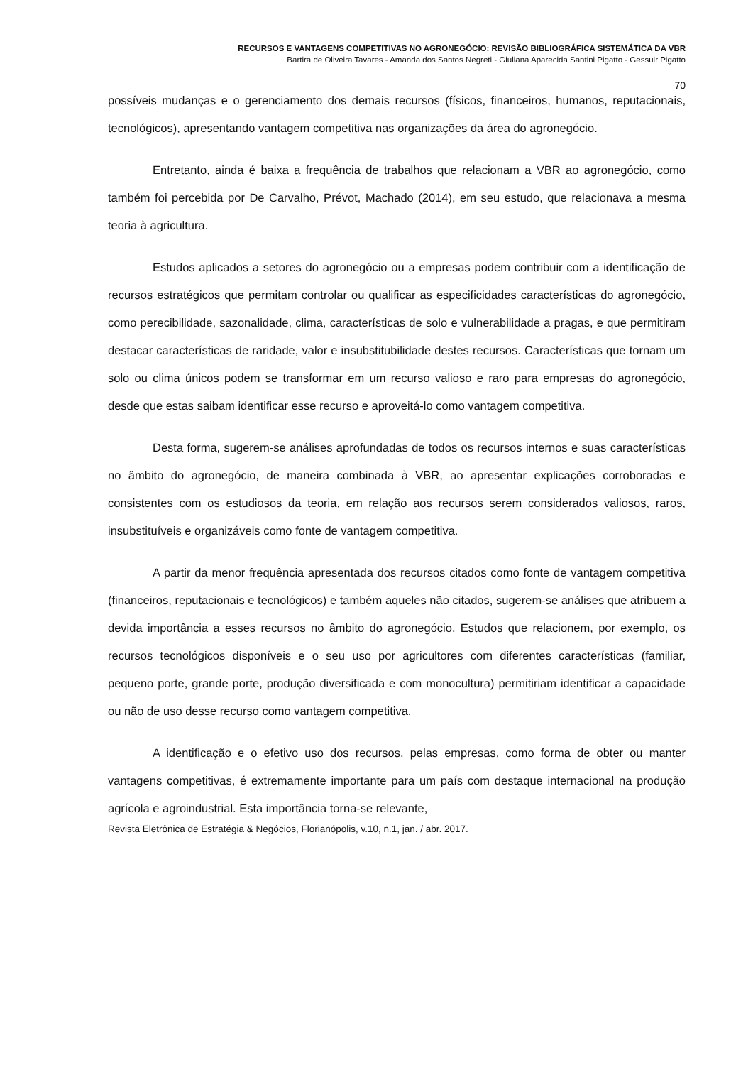RECURSOS E VANTAGENS COMPETITIVAS NO AGRONEGÓCIO: REVISÃO BIBLIOGRÁFICA SISTEMÁTICA DA VBR
Bartira de Oliveira Tavares - Amanda dos Santos Negreti - Giuliana Aparecida Santini Pigatto - Gessuir Pigatto
70
possíveis mudanças e o gerenciamento dos demais recursos (físicos, financeiros, humanos, reputacionais, tecnológicos), apresentando vantagem competitiva nas organizações da área do agronegócio.
Entretanto, ainda é baixa a frequência de trabalhos que relacionam a VBR ao agronegócio, como também foi percebida por De Carvalho, Prévot, Machado (2014), em seu estudo, que relacionava a mesma teoria à agricultura.
Estudos aplicados a setores do agronegócio ou a empresas podem contribuir com a identificação de recursos estratégicos que permitam controlar ou qualificar as especificidades características do agronegócio, como perecibilidade, sazonalidade, clima, características de solo e vulnerabilidade a pragas, e que permitiram destacar características de raridade, valor e insubstitubilidade destes recursos. Características que tornam um solo ou clima únicos podem se transformar em um recurso valioso e raro para empresas do agronegócio, desde que estas saibam identificar esse recurso e aproveitá-lo como vantagem competitiva.
Desta forma, sugerem-se análises aprofundadas de todos os recursos internos e suas características no âmbito do agronegócio, de maneira combinada à VBR, ao apresentar explicações corroboradas e consistentes com os estudiosos da teoria, em relação aos recursos serem considerados valiosos, raros, insubstituíveis e organizáveis como fonte de vantagem competitiva.
A partir da menor frequência apresentada dos recursos citados como fonte de vantagem competitiva (financeiros, reputacionais e tecnológicos) e também aqueles não citados, sugerem-se análises que atribuem a devida importância a esses recursos no âmbito do agronegócio. Estudos que relacionem, por exemplo, os recursos tecnológicos disponíveis e o seu uso por agricultores com diferentes características (familiar, pequeno porte, grande porte, produção diversificada e com monocultura) permitiriam identificar a capacidade ou não de uso desse recurso como vantagem competitiva.
A identificação e o efetivo uso dos recursos, pelas empresas, como forma de obter ou manter vantagens competitivas, é extremamente importante para um país com destaque internacional na produção agrícola e agroindustrial. Esta importância torna-se relevante,
Revista Eletrônica de Estratégia & Negócios, Florianópolis, v.10, n.1, jan. / abr. 2017.